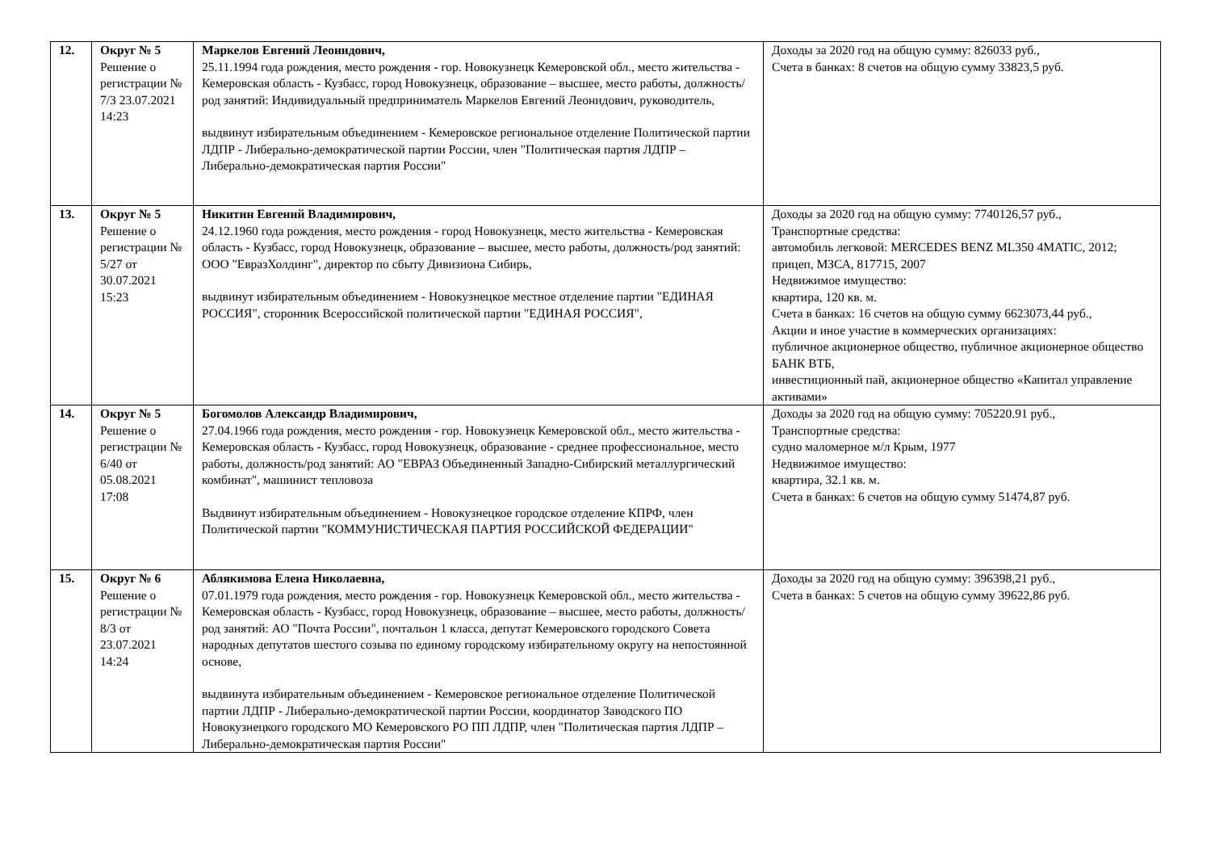| 12. | Округ № 5 Решение о регистрации № 7/3 23.07.2021 14:23 | Маркелов Евгений Леонидович, 25.11.1994 года рождения, место рождения - гор. Новокузнецк Кемеровской обл., место жительства - Кемеровская область - Кузбасс, город Новокузнецк, образование – высшее, место работы, должность/род занятий: Индивидуальный предприниматель Маркелов Евгений Леонидович, руководитель, выдвинут избирательным объединением - Кемеровское региональное отделение Политической партии ЛДПР - Либерально-демократической партии России, член "Политическая партия ЛДПР – Либерально-демократическая партия России" | Доходы за 2020 год на общую сумму: 826033 руб., Счета в банках: 8 счетов на общую сумму 33823,5 руб. |
| 13. | Округ № 5 Решение о регистрации № 5/27 от 30.07.2021 15:23 | Никитин Евгений Владимирович, 24.12.1960 года рождения, место рождения - город Новокузнецк, место жительства - Кемеровская область - Кузбасс, город Новокузнецк, образование – высшее, место работы, должность/род занятий: ООО "ЕвразХолдинг", директор по сбыту Дивизиона Сибирь, выдвинут избирательным объединением - Новокузнецкое местное отделение партии "ЕДИНАЯ РОССИЯ", сторонник Всероссийской политической партии "ЕДИНАЯ РОССИЯ", | Доходы за 2020 год на общую сумму: 7740126,57 руб., Транспортные средства: автомобиль легковой: MERCEDES BENZ ML350 4MATIC, 2012; прицеп, МЗСА, 817715, 2007 Недвижимое имущество: квартира, 120 кв. м. Счета в банках: 16 счетов на общую сумму 6623073,44 руб., Акции и иное участие в коммерческих организациях: публичное акционерное общество, публичное акционерное общество БАНК ВТБ, инвестиционный пай, акционерное общество «Капитал управление активами» |
| 14. | Округ № 5 Решение о регистрации № 6/40 от 05.08.2021 17:08 | Богомолов Александр Владимирович, 27.04.1966 года рождения, место рождения - гор. Новокузнецк Кемеровской обл., место жительства - Кемеровская область - Кузбасс, город Новокузнецк, образование - среднее профессиональное, место работы, должность/род занятий: АО "ЕВРАЗ Объединенный Западно-Сибирский металлургический комбинат", машинист тепловоза Выдвинут избирательным объединением - Новокузнецкое городское отделение КПРФ, член Политической партии "КОММУНИСТИЧЕСКАЯ ПАРТИЯ РОССИЙСКОЙ ФЕДЕРАЦИИ" | Доходы за 2020 год на общую сумму: 705220.91 руб., Транспортные средства: судно маломерное м/л Крым, 1977 Недвижимое имущество: квартира, 32.1 кв. м. Счета в банках: 6 счетов на общую сумму 51474,87 руб. |
| 15. | Округ № 6 Решение о регистрации № 8/3 от 23.07.2021 14:24 | Аблякимова Елена Николаевна, 07.01.1979 года рождения, место рождения - гор. Новокузнецк Кемеровской обл., место жительства - Кемеровская область - Кузбасс, город Новокузнецк, образование – высшее, место работы, должность/род занятий: АО "Почта России", почтальон 1 класса, депутат Кемеровского городского Совета народных депутатов шестого созыва по единому городскому избирательному округу на непостоянной основе, выдвинута избирательным объединением - Кемеровское региональное отделение Политической партии ЛДПР - Либерально-демократической партии России, координатор Заводского ПО Новокузнецкого городского МО Кемеровского РО ПП ЛДПР, член "Политическая партия ЛДПР – Либерально-демократическая партия России" | Доходы за 2020 год на общую сумму: 396398,21 руб., Счета в банках: 5 счетов на общую сумму 39622,86 руб. |